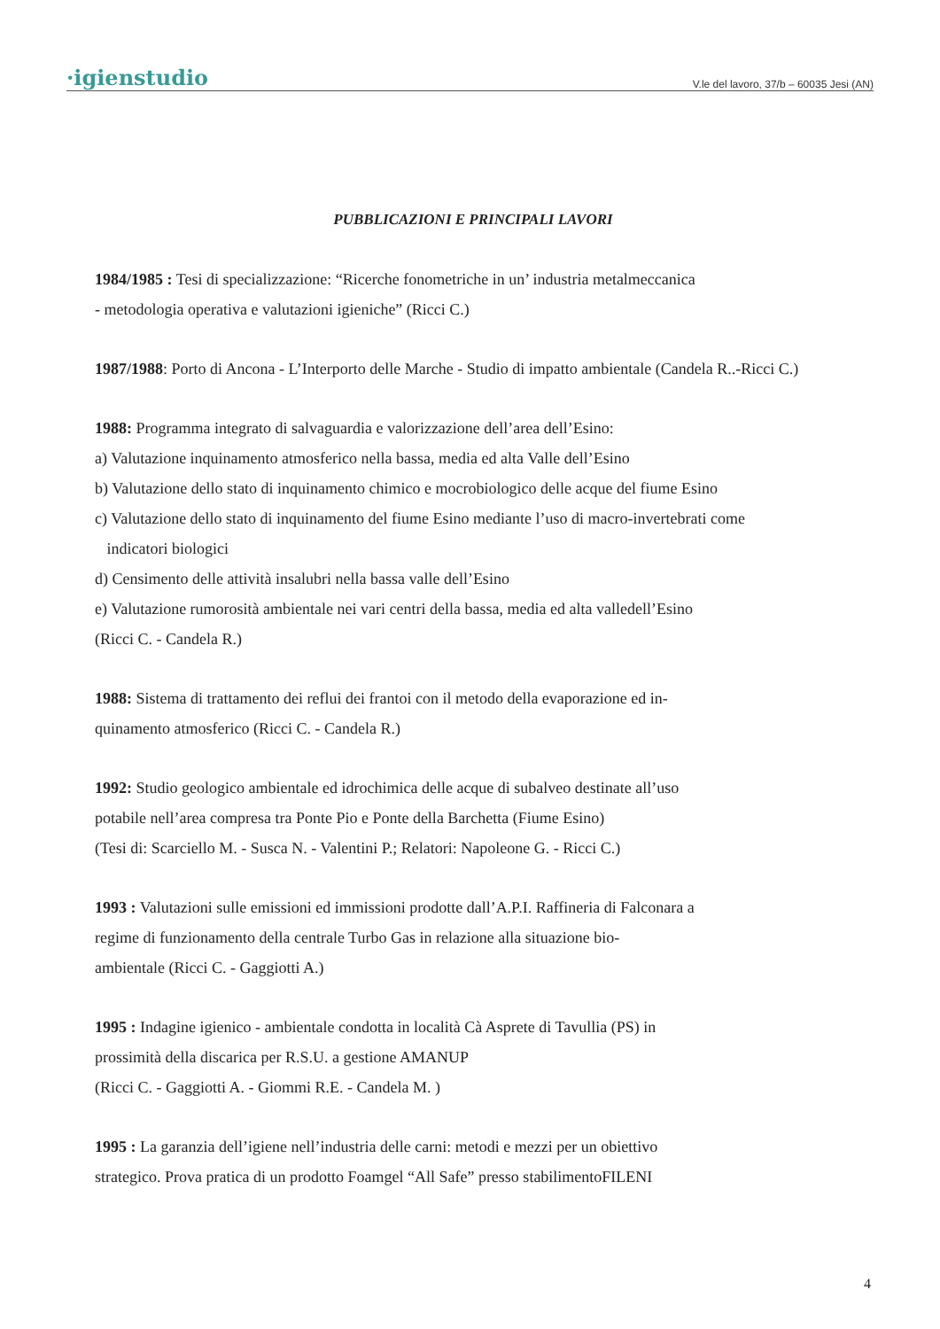·igienstudio V.le del lavoro, 37/b – 60035 Jesi (AN)
PUBBLICAZIONI E PRINCIPALI LAVORI
1984/1985 : Tesi di specializzazione: “Ricerche fonometriche in un’ industria metalmeccanica
- metodologia operativa e valutazioni igieniche” (Ricci C.)
1987/1988: Porto di Ancona - L’Interporto delle Marche - Studio di impatto ambientale (Candela R..-Ricci C.)
1988: Programma integrato di salvaguardia e valorizzazione dell’area dell’Esino:
a) Valutazione inquinamento atmosferico nella bassa, media ed alta Valle dell’Esino
b) Valutazione dello stato di inquinamento chimico e mocrobiologico delle acque del fiume Esino
c) Valutazione dello stato di inquinamento del fiume Esino mediante l’uso di macro-invertebrati come
indicatori biologici
d) Censimento delle attività insalubri nella bassa valle dell’Esino
e) Valutazione rumorosità ambientale nei vari centri della bassa, media ed alta valledell’Esino
(Ricci C. - Candela R.)
1988: Sistema di trattamento dei reflui dei frantoi con il metodo della evaporazione ed in-
quinamento atmosferico (Ricci C. - Candela R.)
1992: Studio geologico ambientale ed idrochimica delle acque di subalveo destinate all’uso
potabile nell’area compresa tra Ponte Pio e Ponte della Barchetta (Fiume Esino)
(Tesi di: Scarciello M. - Susca N. - Valentini P.; Relatori: Napoleone G. - Ricci C.)
1993 : Valutazioni sulle emissioni ed immissioni prodotte dall’A.P.I. Raffineria di Falconara a
regime di funzionamento della centrale Turbo Gas in relazione alla situazione bio-
ambientale (Ricci C. - Gaggiotti A.)
1995 : Indagine igienico - ambientale condotta in località Cà Asprete di Tavullia (PS) in
prossimità della discarica per R.S.U. a gestione AMANUP
(Ricci C. - Gaggiotti A. - Giommi R.E. - Candela M. )
1995 : La garanzia dell’igiene nell’industria delle carni: metodi e mezzi per un obiettivo
strategico. Prova pratica di un prodotto Foamgel “All Safe” presso stabilimentoFILENI
4